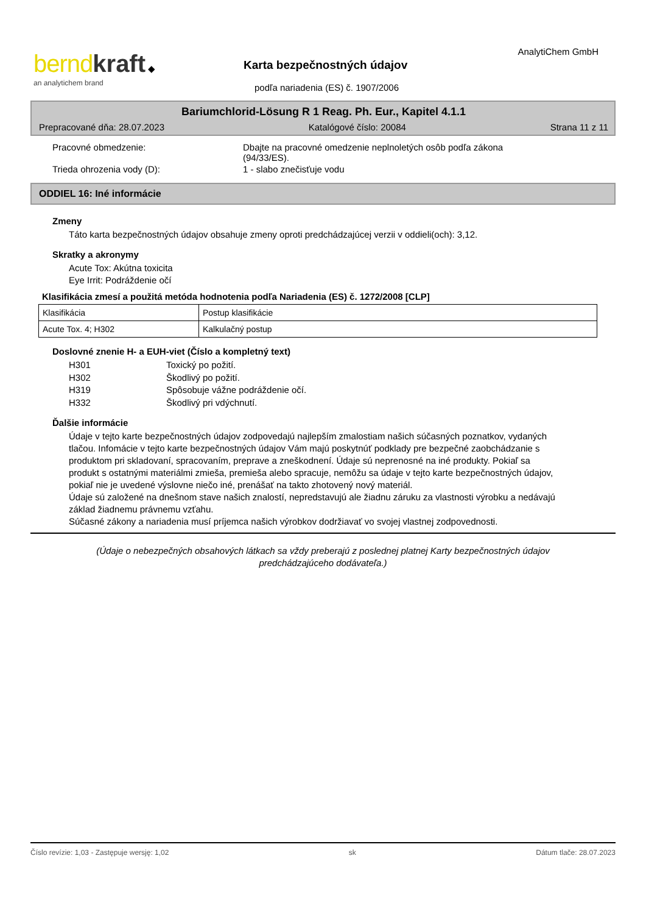bernd kraft ◆
an analytichem brand
AnalytiChem GmbH
Karta bezpečnostných údajov
podľa nariadenia (ES) č. 1907/2006
Bariumchlorid-Lösung R 1 Reag. Ph. Eur., Kapitel 4.1.1
Prepracované dňa: 28.07.2023 Katalógové číslo: 20084 Strana 11 z 11
Pracovné obmedzenie: Dbajte na pracovné omedzenie neplnoletých osôb podľa zákona (94/33/ES).
Trieda ohrozenia vody (D): 1 - slabo znečisťuje vodu
ODDIEL 16: Iné informácie
Zmeny
Táto karta bezpečnostných údajov obsahuje zmeny oproti predchádzajúcej verzii v oddieli(och): 3,12.
Skratky a akronymy
Acute Tox: Akútna toxicita
Eye Irrit: Podráždenie očí
Klasifikácia zmesí a použitá metóda hodnotenia podľa Nariadenia (ES) č. 1272/2008 [CLP]
| Klasifikácia | Postup klasifikácie |
| Acute Tox. 4; H302 | Kalkulačný postup |
Doslovné znenie H- a EUH-viet (Číslo a kompletný text)
H301 Toxický po požití.
H302 Škodlivý po požití.
H319 Spôsobuje vážne podráždenie očí.
H332 Škodlivý pri vdýchnutí.
Ďalšie informácie
Údaje v tejto karte bezpečnostných údajov zodpovedajú najlepším zmalostiam našich súčasných poznatkov, vydaných tlačou. Infomácie v tejto karte bezpečnostných údajov Vám majú poskytnúť podklady pre bezpečné zaobchádzanie s produktom pri skladovaní, spracovaním, preprave a zneškodnení. Údaje sú neprenosné na iné produkty. Pokiaľ sa produkt s ostatnými materiálmi zmieša, premieša alebo spracuje, nemôžu sa údaje v tejto karte bezpečnostných údajov, pokiaľ nie je uvedené výslovne niečo iné, prenášať na takto zhotovený nový materiál.
Údaje sú založené na dnešnom stave našich znalostí, nepredstavujú ale žiadnu záruku za vlastnosti výrobku a nedávajú základ žiadnemu právnemu vzťahu.
Súčasné zákony a nariadenia musí príjemca našich výrobkov dodržiavať vo svojej vlastnej zodpovednosti.
(Údaje o nebezpečných obsahových látkach sa vždy preberajú z poslednej platnej Karty bezpečnostných údajov
predchádzajúceho dodávateľa.)
Číslo revízie: 1,03 - Zastępuje wersję: 1,02 sk Dátum tlače: 28.07.2023